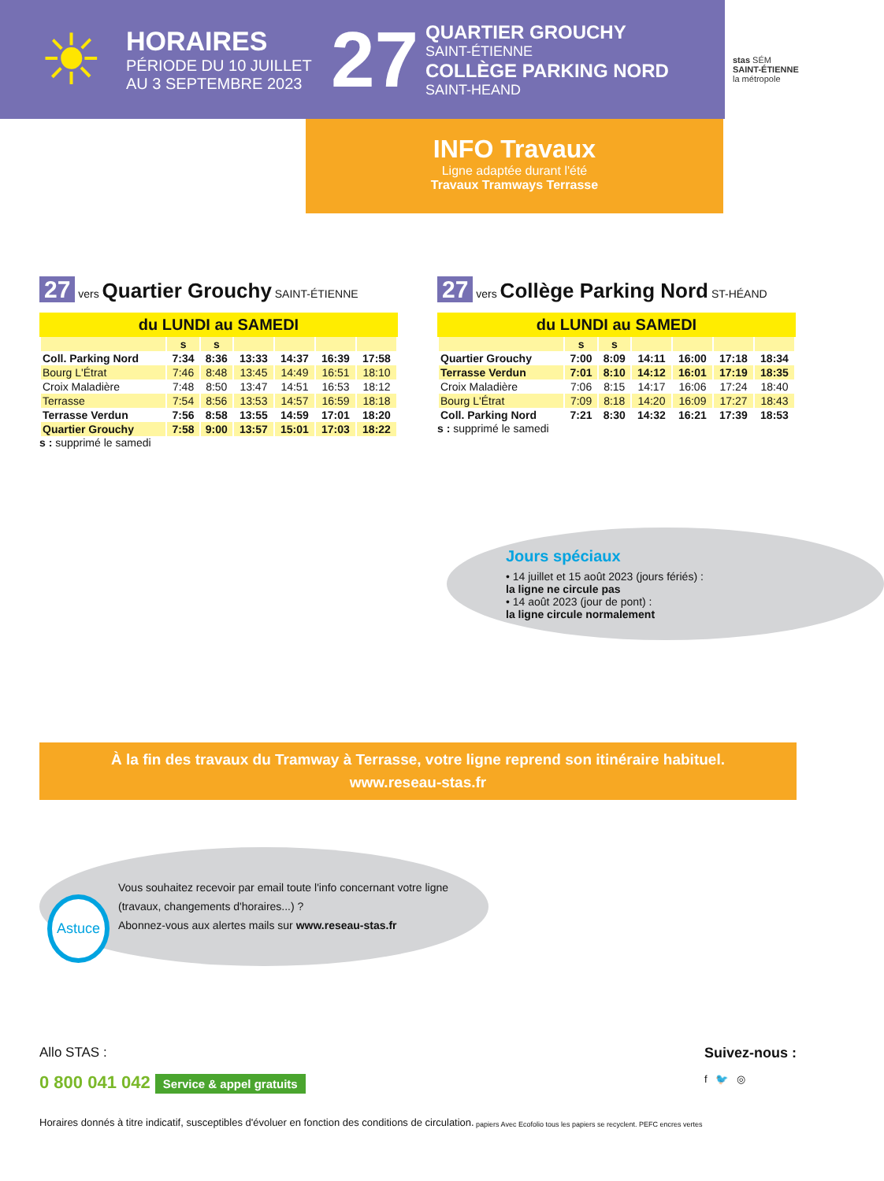☀
HORAIRES
PÉRIODE DU 10 JUILLET
AU 3 SEPTEMBRE 2023
27
QUARTIER GROUCHY
SAINT-ÉTIENNE
COLLÈGE PARKING NORD
SAINT-HEAND
stas SÉM
SAINT-ÉTIENNE
la métropole
INFO Travaux
Ligne adaptée durant l'été
Travaux Tramways Terrasse
27 vers Quartier Grouchy SAINT-ÉTIENNE
du LUNDI au SAMEDI
| | s | s | | | | |
| --- | --- | --- | --- | --- | --- | --- |
| Coll. Parking Nord | 7:34 | 8:36 | 13:33 | 14:37 | 16:39 | 17:58 |
| Bourg L'Étrat | 7:46 | 8:48 | 13:45 | 14:49 | 16:51 | 18:10 |
| Croix Maladière | 7:48 | 8:50 | 13:47 | 14:51 | 16:53 | 18:12 |
| Terrasse | 7:54 | 8:56 | 13:53 | 14:57 | 16:59 | 18:18 |
| Terrasse Verdun | 7:56 | 8:58 | 13:55 | 14:59 | 17:01 | 18:20 |
| Quartier Grouchy | 7:58 | 9:00 | 13:57 | 15:01 | 17:03 | 18:22 |
s : supprimé le samedi
27 vers Collège Parking Nord ST-HÉAND
du LUNDI au SAMEDI
| | s | s | | | | |
| --- | --- | --- | --- | --- | --- | --- |
| Quartier Grouchy | 7:00 | 8:09 | 14:11 | 16:00 | 17:18 | 18:34 |
| Terrasse Verdun | 7:01 | 8:10 | 14:12 | 16:01 | 17:19 | 18:35 |
| Croix Maladière | 7:06 | 8:15 | 14:17 | 16:06 | 17:24 | 18:40 |
| Bourg L'Étrat | 7:09 | 8:18 | 14:20 | 16:09 | 17:27 | 18:43 |
| Coll. Parking Nord | 7:21 | 8:30 | 14:32 | 16:21 | 17:39 | 18:53 |
s : supprimé le samedi
Jours spéciaux
• 14 juillet et 15 août 2023 (jours fériés) :
la ligne ne circule pas
• 14 août 2023 (jour de pont) :
la ligne circule normalement
À la fin des travaux du Tramway à Terrasse, votre ligne reprend son itinéraire habituel.
www.reseau-stas.fr
Astuce
Vous souhaitez recevoir par email toute l'info concernant votre ligne (travaux, changements d'horaires...) ?
Abonnez-vous aux alertes mails sur www.reseau-stas.fr
Allo STAS :
0 800 041 042 Service & appel gratuits
Horaires donnés à titre indicatif, susceptibles d'évoluer en fonction des conditions de circulation.
papiers Avec Ecofolio tous les papiers se recyclent. PEFC encres vertes
Suivez-nous :
f 🐦 ◎